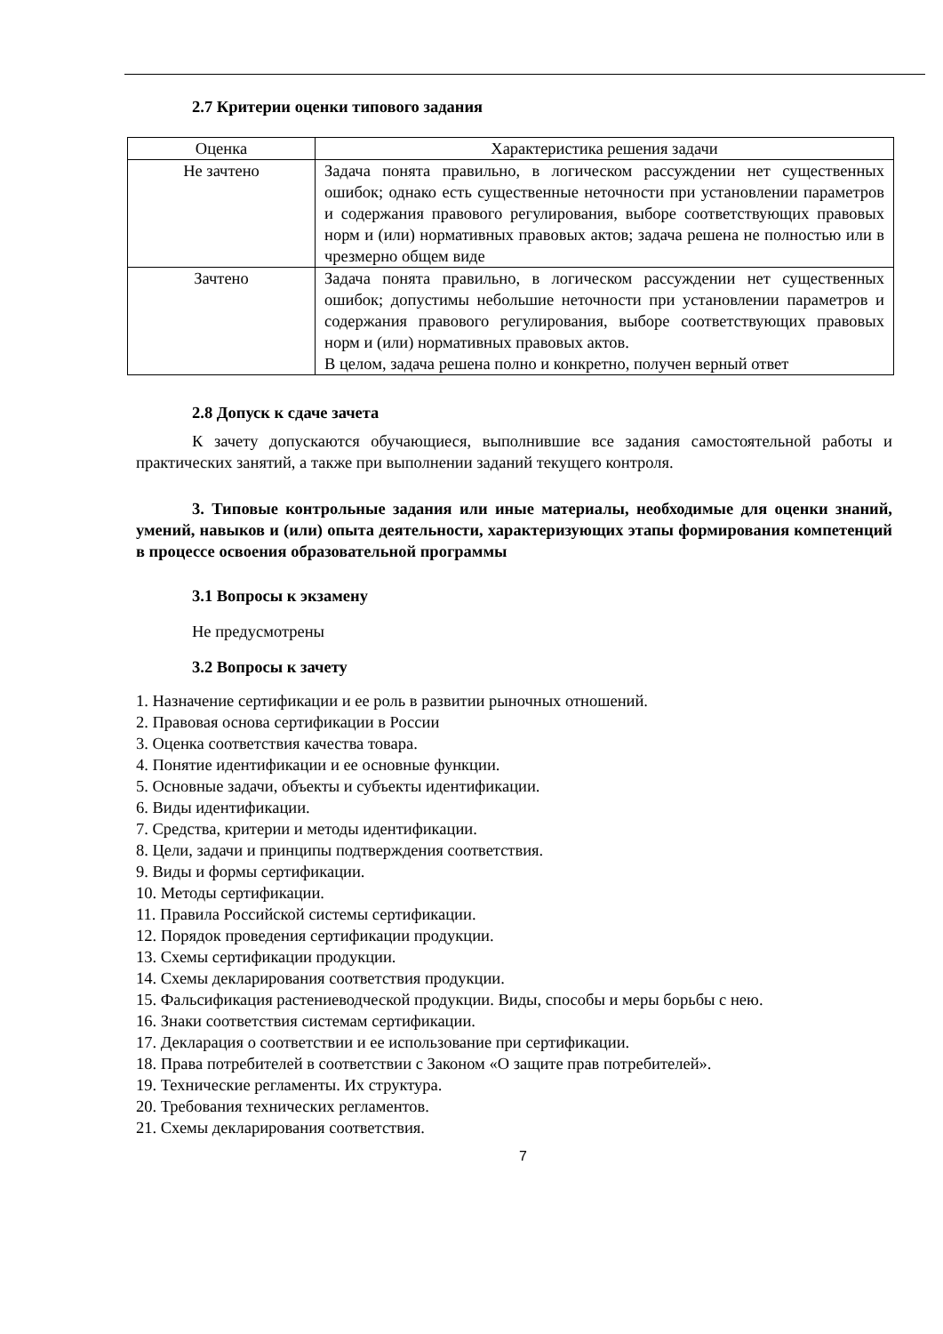2.7 Критерии оценки типового задания
| Оценка | Характеристика решения задачи |
| --- | --- |
| Не зачтено | Задача понята правильно, в логическом рассуждении нет существенных ошибок; однако есть существенные неточности при установлении параметров и содержания правового регулирования, выборе соответствующих правовых норм и (или) нормативных правовых актов; задача решена не полностью или в чрезмерно общем виде |
| Зачтено | Задача понята правильно, в логическом рассуждении нет существенных ошибок; допустимы небольшие неточности при установлении параметров и содержания правового регулирования, выборе соответствующих правовых норм и (или) нормативных правовых актов. В целом, задача решена полно и конкретно, получен верный ответ |
2.8 Допуск к сдаче зачета
К зачету допускаются обучающиеся, выполнившие все задания самостоятельной работы и практических занятий, а также при выполнении заданий текущего контроля.
3. Типовые контрольные задания или иные материалы, необходимые для оценки знаний, умений, навыков и (или) опыта деятельности, характеризующих этапы формирования компетенций в процессе освоения образовательной программы
3.1 Вопросы к экзамену
Не предусмотрены
3.2 Вопросы к зачету
1. Назначение сертификации и ее роль в развитии рыночных отношений.
2. Правовая основа сертификации в России
3. Оценка соответствия качества товара.
4. Понятие идентификации и ее основные функции.
5. Основные задачи, объекты и субъекты идентификации.
6. Виды идентификации.
7. Средства, критерии и методы идентификации.
8. Цели, задачи и принципы подтверждения соответствия.
9. Виды и формы сертификации.
10. Методы сертификации.
11. Правила Российской системы сертификации.
12. Порядок проведения сертификации продукции.
13. Схемы сертификации продукции.
14. Схемы декларирования соответствия продукции.
15. Фальсификация растениеводческой продукции. Виды, способы и меры борьбы с нею.
16. Знаки соответствия системам сертификации.
17. Декларация о соответствии и ее использование при сертификации.
18. Права потребителей в соответствии с Законом «О защите прав потребителей».
19. Технические регламенты. Их структура.
20. Требования технических регламентов.
21. Схемы декларирования соответствия.
7